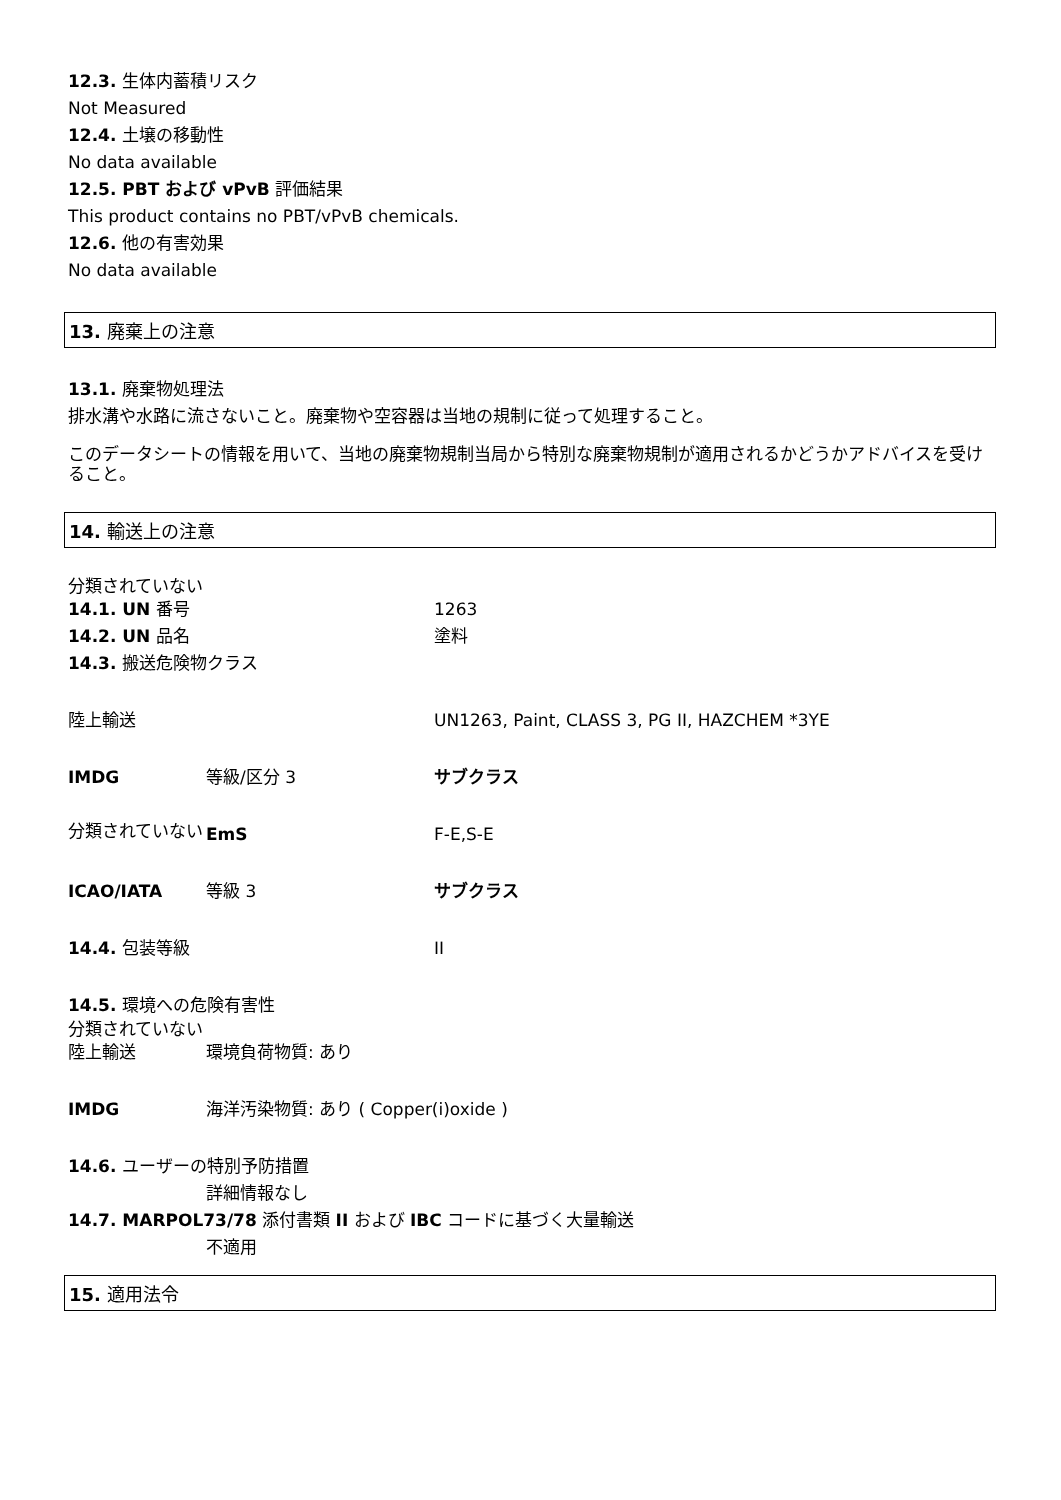12.3. 生体内蓄積リスク
Not Measured
12.4. 土壌の移動性
No data available
12.5. PBT および vPvB 評価結果
This product contains no PBT/vPvB chemicals.
12.6. 他の有害効果
No data available
13. 廃棄上の注意
13.1. 廃棄物処理法
排水溝や水路に流さないこと。廃棄物や空容器は当地の規制に従って処理すること。
このデータシートの情報を用いて、当地の廃棄物規制当局から特別な廃棄物規制が適用されるかどうかアドバイスを受けること。
14. 輸送上の注意
| 分類されていない | | |
| 14.1. UN 番号 | | 1263 |
| 14.2. UN 品名 | | 塗料 |
| 14.3. 搬送危険物クラス | | |
| 陸上輸送 | | UN1263, Paint, CLASS 3, PG II, HAZCHEM *3YE |
| IMDG | 等級/区分 3 | サブクラス |
| 分類されていない | EmS | F-E,S-E |
| ICAO/IATA | 等級 3 | サブクラス |
| 14.4. 包装等級 | | II |
| 14.5. 環境への危険有害性 | | |
| 分類されていない | | |
| 陸上輸送 | 環境負荷物質: あり | |
| IMDG | 海洋汚染物質: あり ( Copper(i)oxide ) | |
| 14.6. ユーザーの特別予防措置 | | |
| | 詳細情報なし | |
| 14.7. MARPOL73/78 添付書類 II および IBC コードに基づく大量輸送 | | |
| | 不適用 | |
15. 適用法令